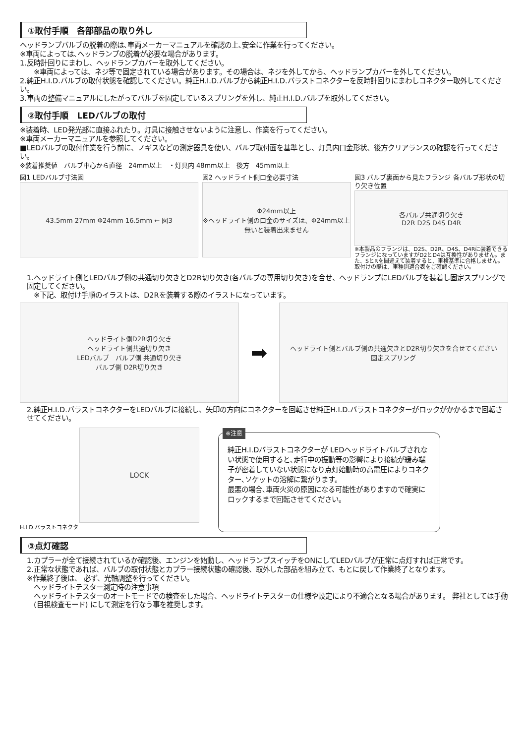①取付手順　各部部品の取り外し
ヘッドランプバルブの脱着の際は､車両メーカーマニュアルを確認の上､安全に作業を行ってください。
※車両によっては､ヘッドランプの脱着が必要な場合があります。
1.反時計回りにまわし、ヘッドランプカバーを取外してください。
※車両によっては、ネジ等で固定されている場合があります。その場合は、ネジを外してから、ヘッドランプカバーを外してください。
2.純正H.I.D.バルブの取付状態を確認してください。純正H.I.D.バルブから純正H.I.D.バラストコネクターを反時計回りにまわしコネクター取外してください。
3.車両の整備マニュアルにしたがってバルブを固定しているスプリングを外し、純正H.I.D.バルブを取外してください。
②取付手順　LEDバルブの取付
※装着時、LED発光部に直接ふれたり。灯具に接触させないように注意し、作業を行ってください。
※車両メーカーマニュアルを参照してください。
■LEDバルブの取付作業を行う前に、ノギスなどの測定器具を使い、バルブ取付面を基準とし、灯具内口金形状、後方クリアランスの確認を行ってください。
※装着推奨値　バルブ中心から直径　24mm以上　・灯具内 48mm以上　後方　45mm以上
図1 LEDバルブ寸法図
43.5mm 27mm Φ24mm 16.5mm ← 図3
図2 ヘッドライト側口金必要寸法
Φ24mm以上
※ヘッドライト側の口金のサイズは、Φ24mm以上無いと装着出来ません
図3 バルブ裏面から見たフランジ 各バルブ形状の切り欠き位置
各バルブ共通切り欠き
D2R D2S D4S D4R
※本製品のフランジは、D2S、D2R、D4S、D4Rに装着できるフランジになっていますがD2とD4は互換性がありません。また、SとRを間違えて装着すると、車検基準に合格しません。取付けの際は、車種別適合表をご確認ください。
1.ヘッドライト側とLEDバルブ側の共通切り欠きとD2R切り欠き(各バルブの専用切り欠き)を合せ、ヘッドランプにLEDバルブを装着し固定スプリングで固定してください。
※下記、取付け手順のイラストは、D2Rを装着する際のイラストになっています。
ヘッドライト側D2R切り欠き
ヘッドライト側共通切り欠き
LEDバルブ　バルブ側 共通切り欠き
バルブ側 D2R切り欠き
➡
ヘッドライト側とバルブ側の共通欠きとD2R切り欠きを合せてください
固定スプリング
2.純正H.I.D.バラストコネクターをLEDバルブに接続し、矢印の方向にコネクターを回転させ純正H.I.D.バラストコネクターがロックがかかるまで回転させてください。
LOCK
H.I.D.バラストコネクター
※注意
純正H.I.Dバラストコネクターが LEDヘッドライトバルブされない状態で使用すると､走行中の振動等の影響により接続が緩み端子が密着していない状態になり点灯始動時の高電圧によりコネクター､ソケットの溶解に繋がります。
最悪の場合､車両火災の原因になる可能性がありますので確実にロックするまで回転させてください。
③点灯確認
1.カプラーが全て接続されているか確認後、エンジンを始動し、ヘッドランプスイッチをONにしてLEDバルブが正常に点灯すれば正常です。
2.正常な状態であれば、バルブの取付状態とカプラー接続状態の確認後、取外した部品を組み立て、もとに戻して作業終了となります。
※作業終了後は、 必ず、光軸調整を行ってください。
ヘッドライトテスター測定時の注意事項
ヘッドライトテスターのオートモードでの検査をした場合、ヘッドライトテスターの仕様や設定により不適合となる場合があります。 弊社としては手動 (目視検査モード) にして測定を行なう事を推奨します。